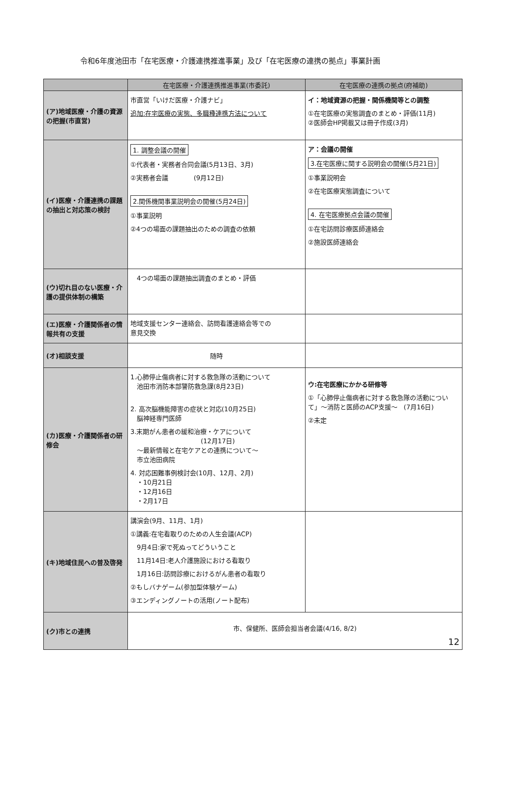令和6年度池田市「在宅医療・介護連携推進事業」及び「在宅医療の連携の拠点」事業計画
| | 在宅医療・介護連携推進事業(市委託) | 在宅医療の連携の拠点(府補助) |
| --- | --- | --- |
| (ア)地域医療・介護の資源の把握(市直営) | 市直営「いけだ医療・介護ナビ」 追加:在宅医療の実態、多職種連携方法について | イ：地域資源の把握・関係機関等との調整 ①在宅医療の実態調査のまとめ・評価(11月) ②医師会HP掲載又は冊子作成(3月) |
| (イ)医療・介護連携の課題の抽出と対応策の検討 | 1. 調整会議の開催 ①代表者・実務者合同会議(5月13日、3月) ②実務者会議 (9月12日) 2.関係機関事業説明会の開催(5月24日) ①事業説明 ②4つの場面の課題抽出のための調査の依頼 | ア：会議の開催 3.在宅医療に関する説明会の開催(5月21日) ①事業説明会 ②在宅医療実態調査について 4. 在宅医療拠点会議の開催 ①在宅訪問診療医師連絡会 ②施設医師連絡会 |
| (ウ)切れ目のない医療・介護の提供体制の構築 | 4つの場面の課題抽出調査のまとめ・評価 | |
| (エ)医療・介護関係者の情報共有の支援 | 地域支援センター連絡会、訪問看護連絡会等での 意見交換 | |
| (オ)相談支援 | 随時 | |
| (カ)医療・介護関係者の研修会 | 1.心肺停止傷病者に対する救急隊の活動について 池田市消防本部警防救急課(8月23日) 2. 高次脳機能障害の症状と対応(10月25日) 脳神経専門医師 3.末期がん患者の緩和治療・ケアについて (12月17日) ～最新情報と在宅ケアとの連携について～ 市立池田病院 4. 対応困難事例検討会(10月、12月、2月) ・10月21日 ・12月16日 ・2月17日 | ウ:在宅医療にかかる研修等 ①「心肺停止傷病者に対する救急隊の活動について」～消防と医師のACP支援～ (7月16日) ②未定 |
| (キ)地域住民への普及啓発 | 講演会(9月、11月、1月) ①講義:在宅看取りのための人生会議(ACP) 9月4日:家で死ぬってどういうこと 11月14日:老人介護施設における看取り 1月16日:訪問診療におけるがん患者の看取り ②もしバナゲーム(参加型体験ゲーム) ③エンディングノートの活用(ノート配布) | |
| (ク)市との連携 | 市、保健所、医師会担当者会議(4/16, 8/2) 12 | |